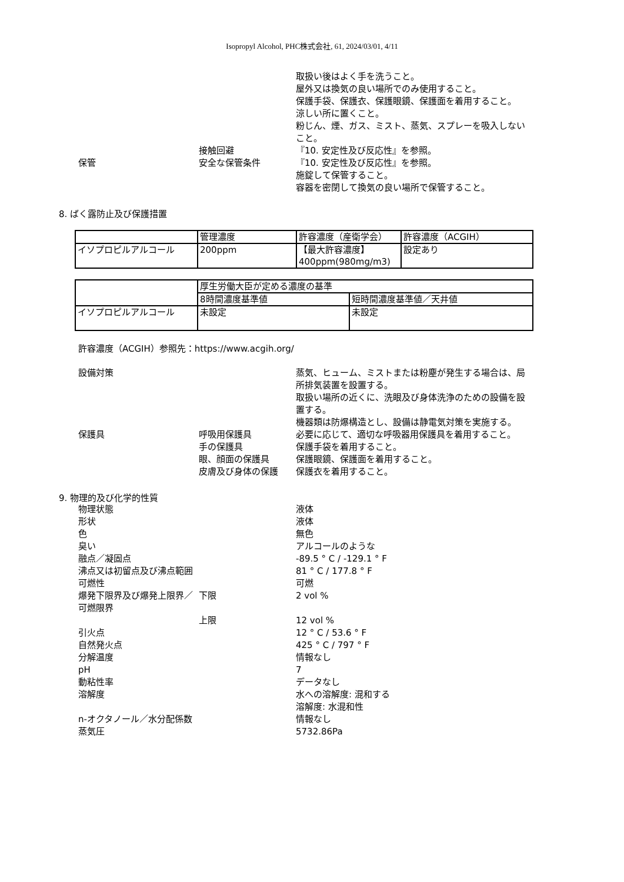Isopropyl Alcohol, PHC株式会社, 61, 2024/03/01, 4/11
取扱い後はよく手を洗うこと。
屋外又は換気の良い場所でのみ使用すること。
保護手袋、保護衣、保護眼鏡、保護面を着用すること。
涼しい所に置くこと。
粉じん、煙、ガス、ミスト、蒸気、スプレーを吸入しないこと。
接触回避
『10. 安定性及び反応性』を参照。
保管
安全な保管条件
『10. 安定性及び反応性』を参照。
施錠して保管すること。
容器を密閉して換気の良い場所で保管すること。
8. ばく露防止及び保護措置
| | 管理濃度 | 許容濃度（産衛学会） | 許容濃度（ACGIH） |
| イソプロピルアルコール | 200ppm | 【最大許容濃度】 400ppm(980mg/m3) | 設定あり |
| | 厚生労働大臣が定める濃度の基準 | |
| | 8時間濃度基準値 | 短時間濃度基準値／天井値 |
| イソプロピルアルコール | 未設定 | 未設定 |
許容濃度（ACGIH）参照先：https://www.acgih.org/
設備対策
蒸気、ヒューム、ミストまたは粉塵が発生する場合は、局所排気装置を設置する。
取扱い場所の近くに、洗眼及び身体洗浄のための設備を設置する。
機器類は防爆構造とし、設備は静電気対策を実施する。
保護具
呼吸用保護具
必要に応じて、適切な呼吸器用保護具を着用すること。
手の保護具
保護手袋を着用すること。
眼、顔面の保護具
保護眼鏡、保護面を着用すること。
皮膚及び身体の保護
保護衣を着用すること。
9. 物理的及び化学的性質
物理状態
液体
形状
液体
色
無色
臭い
アルコールのような
融点／凝固点
-89.5 ° C / -129.1 ° F
沸点又は初留点及び沸点範囲
81 ° C / 177.8 ° F
可燃性
可燃
爆発下限界及び爆発上限界／可燃限界
下限
2 vol %
上限
12 vol %
引火点
12 ° C / 53.6 ° F
自然発火点
425 ° C / 797 ° F
分解温度
情報なし
pH
7
動粘性率
データなし
溶解度
水への溶解度: 混和する
溶解度: 水混和性
n-オクタノール／水分配係数
情報なし
蒸気圧
5732.86Pa